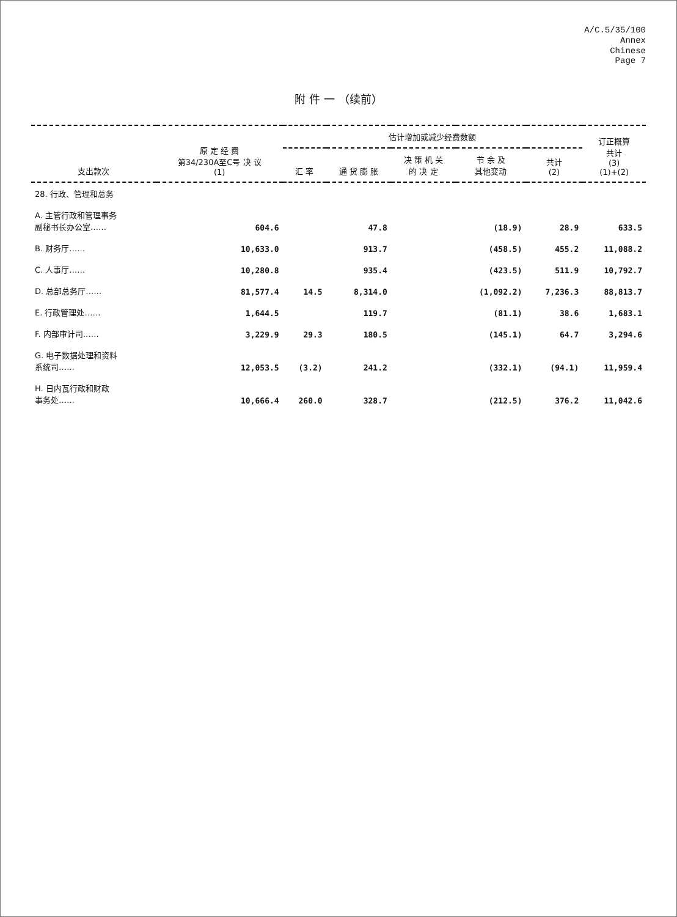A/C.5/35/100
Annex
Chinese
Page 7
附 件 一 （续前）
| 支出款次 | 原 定 经 费 第34/230A至C号 决 议 (1) | 估计增加或减少经费数额 | | | | | 订正概算 共计 (3) (1)+(2) |
| --- | --- | --- | --- | --- | --- | --- | --- |
| | | 汇 率 | 通 货 膨 胀 | 决 策 机 关 的 决 定 | 节 余 及 其他变动 | 共计 (2) | |
| 28. 行政、管理和总务 | | | | | | | |
| A. 主管行政和管理事务 副秘书长办公室…… | 604.6 | | 47.8 | | (18.9) | 28.9 | 633.5 |
| B. 财务厅…… | 10,633.0 | | 913.7 | | (458.5) | 455.2 | 11,088.2 |
| C. 人事厅…… | 10,280.8 | | 935.4 | | (423.5) | 511.9 | 10,792.7 |
| D. 总部总务厅…… | 81,577.4 | 14.5 | 8,314.0 | | (1,092.2) | 7,236.3 | 88,813.7 |
| E. 行政管理处…… | 1,644.5 | | 119.7 | | (81.1) | 38.6 | 1,683.1 |
| F. 内部审计司…… | 3,229.9 | 29.3 | 180.5 | | (145.1) | 64.7 | 3,294.6 |
| G. 电子数据处理和资料 系统司…… | 12,053.5 | (3.2) | 241.2 | | (332.1) | (94.1) | 11,959.4 |
| H. 日内瓦行政和财政 事务处…… | 10,666.4 | 260.0 | 328.7 | | (212.5) | 376.2 | 11,042.6 |